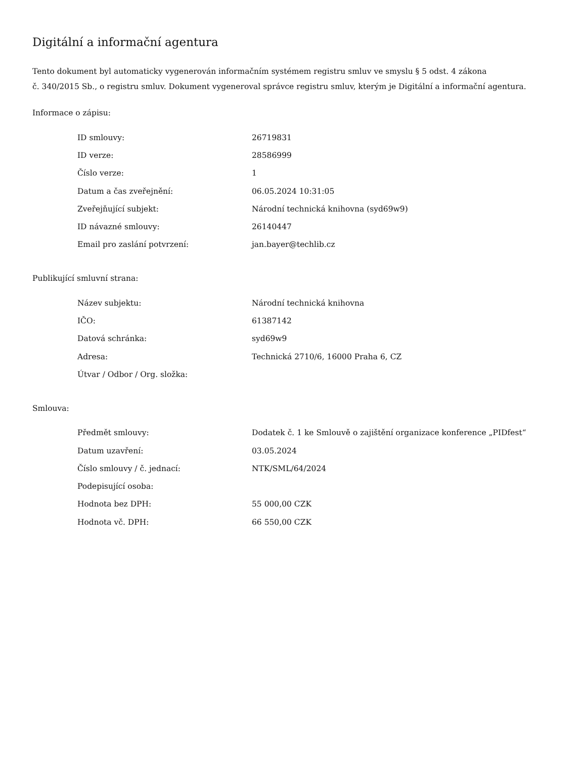Digitální a informační agentura
Tento dokument byl automaticky vygenerován informačním systémem registru smluv ve smyslu § 5 odst. 4 zákona
č. 340/2015 Sb., o registru smluv. Dokument vygeneroval správce registru smluv, kterým je Digitální a informační agentura.
Informace o zápisu:
| ID smlouvy: | 26719831 |
| ID verze: | 28586999 |
| Číslo verze: | 1 |
| Datum a čas zveřejnění: | 06.05.2024 10:31:05 |
| Zveřejňující subjekt: | Národní technická knihovna (syd69w9) |
| ID návazné smlouvy: | 26140447 |
| Email pro zaslání potvrzení: | jan.bayer@techlib.cz |
Publikující smluvní strana:
| Název subjektu: | Národní technická knihovna |
| IČO: | 61387142 |
| Datová schránka: | syd69w9 |
| Adresa: | Technická 2710/6, 16000 Praha 6, CZ |
| Útvar / Odbor / Org. složka: | |
Smlouva:
| Předmět smlouvy: | Dodatek č. 1 ke Smlouvě o zajištění organizace konference „PIDfest“ |
| Datum uzavření: | 03.05.2024 |
| Číslo smlouvy / č. jednací: | NTK/SML/64/2024 |
| Podepisující osoba: | |
| Hodnota bez DPH: | 55 000,00 CZK |
| Hodnota vč. DPH: | 66 550,00 CZK |